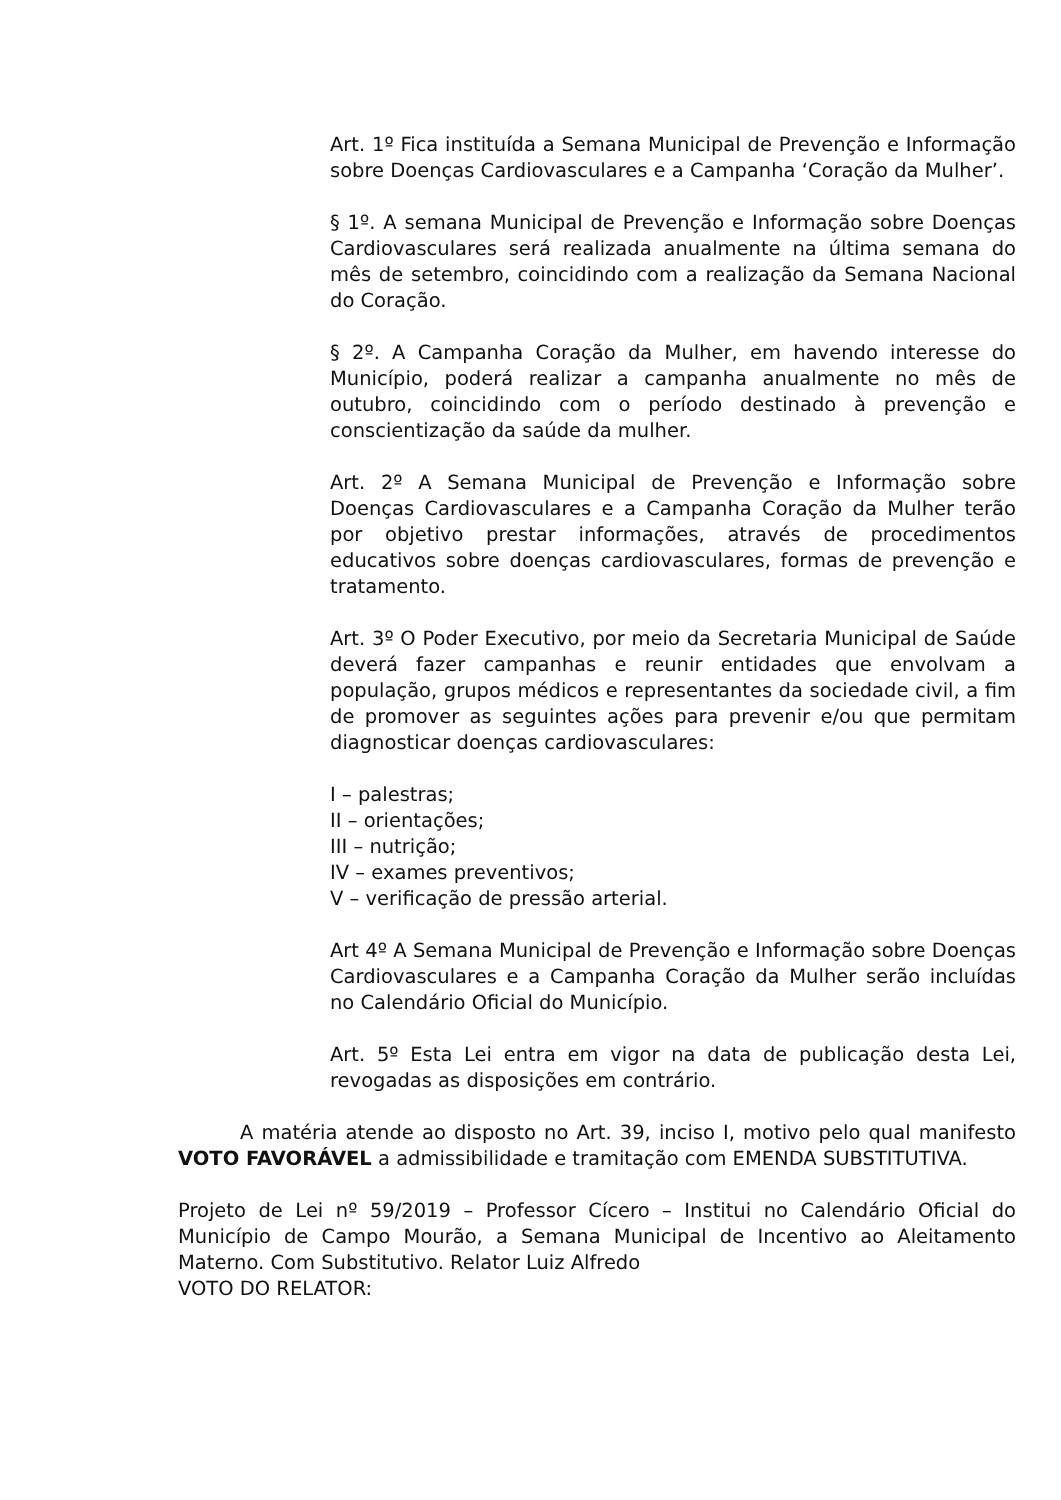Art. 1º Fica instituída a Semana Municipal de Prevenção e Informação sobre Doenças Cardiovasculares e a Campanha ‘Coração da Mulher’.
§ 1º. A semana Municipal de Prevenção e Informação sobre Doenças Cardiovasculares será realizada anualmente na última semana do mês de setembro, coincidindo com a realização da Semana Nacional do Coração.
§ 2º. A Campanha Coração da Mulher, em havendo interesse do Município, poderá realizar a campanha anualmente no mês de outubro, coincidindo com o período destinado à prevenção e conscientização da saúde da mulher.
Art. 2º A Semana Municipal de Prevenção e Informação sobre Doenças Cardiovasculares e a Campanha Coração da Mulher terão por objetivo prestar informações, através de procedimentos educativos sobre doenças cardiovasculares, formas de prevenção e tratamento.
Art. 3º O Poder Executivo, por meio da Secretaria Municipal de Saúde deverá fazer campanhas e reunir entidades que envolvam a população, grupos médicos e representantes da sociedade civil, a fim de promover as seguintes ações para prevenir e/ou que permitam diagnosticar doenças cardiovasculares:
I – palestras;
II – orientações;
III – nutrição;
IV – exames preventivos;
V – verificação de pressão arterial.
Art 4º A Semana Municipal de Prevenção e Informação sobre Doenças Cardiovasculares e a Campanha Coração da Mulher serão incluídas no Calendário Oficial do Município.
Art. 5º Esta Lei entra em vigor na data de publicação desta Lei, revogadas as disposições em contrário.
A matéria atende ao disposto no Art. 39, inciso I, motivo pelo qual manifesto VOTO FAVORÁVEL a admissibilidade e tramitação com EMENDA SUBSTITUTIVA.
Projeto de Lei nº 59/2019 – Professor Cícero – Institui no Calendário Oficial do Município de Campo Mourão, a Semana Municipal de Incentivo ao Aleitamento Materno. Com Substitutivo. Relator Luiz Alfredo
VOTO DO RELATOR: